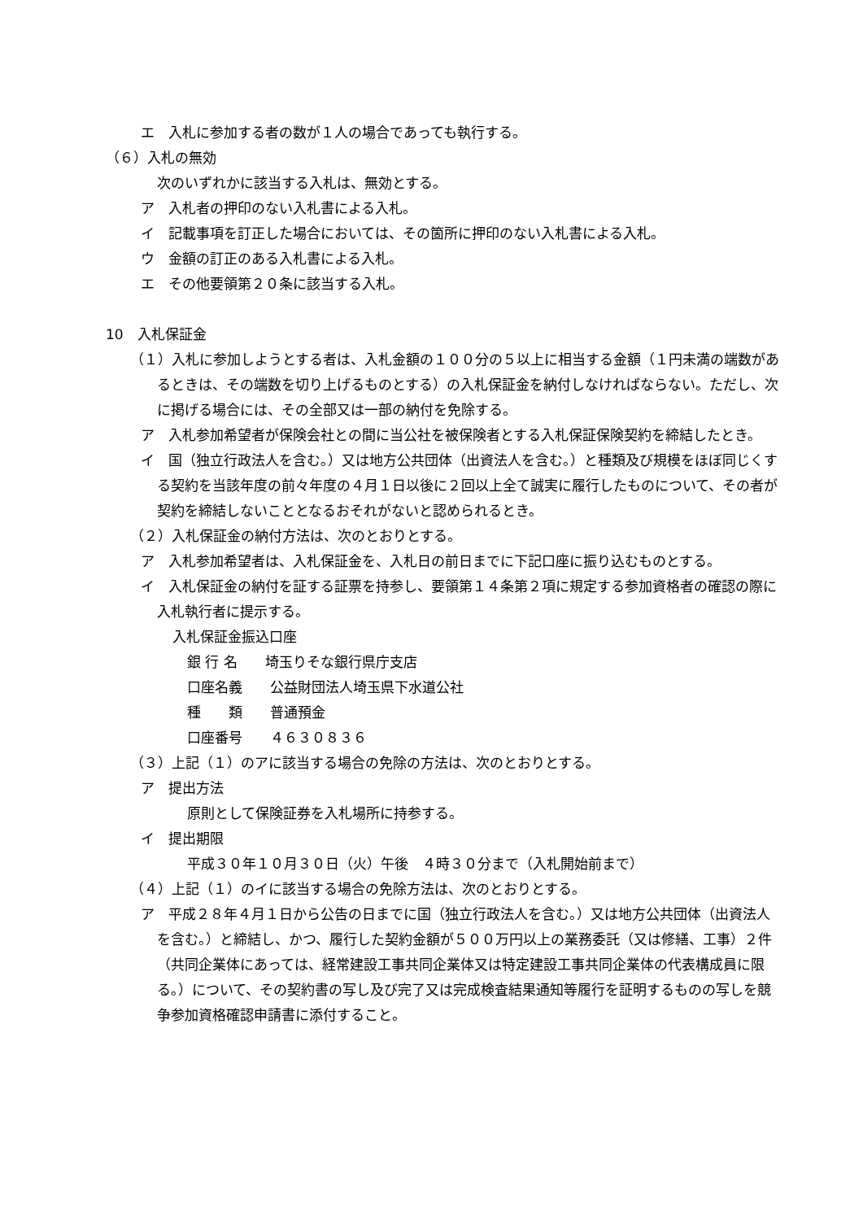エ　入札に参加する者の数が１人の場合であっても執行する。
（６）入札の無効
次のいずれかに該当する入札は、無効とする。
ア　入札者の押印のない入札書による入札。
イ　記載事項を訂正した場合においては、その箇所に押印のない入札書による入札。
ウ　金額の訂正のある入札書による入札。
エ　その他要領第２０条に該当する入札。
10　入札保証金
（１）入札に参加しようとする者は、入札金額の１００分の５以上に相当する金額（１円未満の端数があるときは、その端数を切り上げるものとする）の入札保証金を納付しなければならない。ただし、次に掲げる場合には、その全部又は一部の納付を免除する。
ア　入札参加希望者が保険会社との間に当公社を被保険者とする入札保証保険契約を締結したとき。
イ　国（独立行政法人を含む。）又は地方公共団体（出資法人を含む。）と種類及び規模をほぼ同じくする契約を当該年度の前々年度の４月１日以後に２回以上全て誠実に履行したものについて、その者が契約を締結しないこととなるおそれがないと認められるとき。
（２）入札保証金の納付方法は、次のとおりとする。
ア　入札参加希望者は、入札保証金を、入札日の前日までに下記口座に振り込むものとする。
イ　入札保証金の納付を証する証票を持参し、要領第１４条第２項に規定する参加資格者の確認の際に入札執行者に提示する。
入札保証金振込口座
銀 行 名　　埼玉りそな銀行県庁支店
口座名義　　公益財団法人埼玉県下水道公社
種　　類　　普通預金
口座番号　　４６３０８３６
（３）上記（１）のアに該当する場合の免除の方法は、次のとおりとする。
ア　提出方法
原則として保険証券を入札場所に持参する。
イ　提出期限
平成３０年１０月３０日（火）午後　４時３０分まで（入札開始前まで）
（４）上記（１）のイに該当する場合の免除方法は、次のとおりとする。
ア　平成２８年４月１日から公告の日までに国（独立行政法人を含む。）又は地方公共団体（出資法人を含む。）と締結し、かつ、履行した契約金額が５００万円以上の業務委託（又は修繕、工事）２件（共同企業体にあっては、経常建設工事共同企業体又は特定建設工事共同企業体の代表構成員に限る。）について、その契約書の写し及び完了又は完成検査結果通知等履行を証明するものの写しを競争参加資格確認申請書に添付すること。